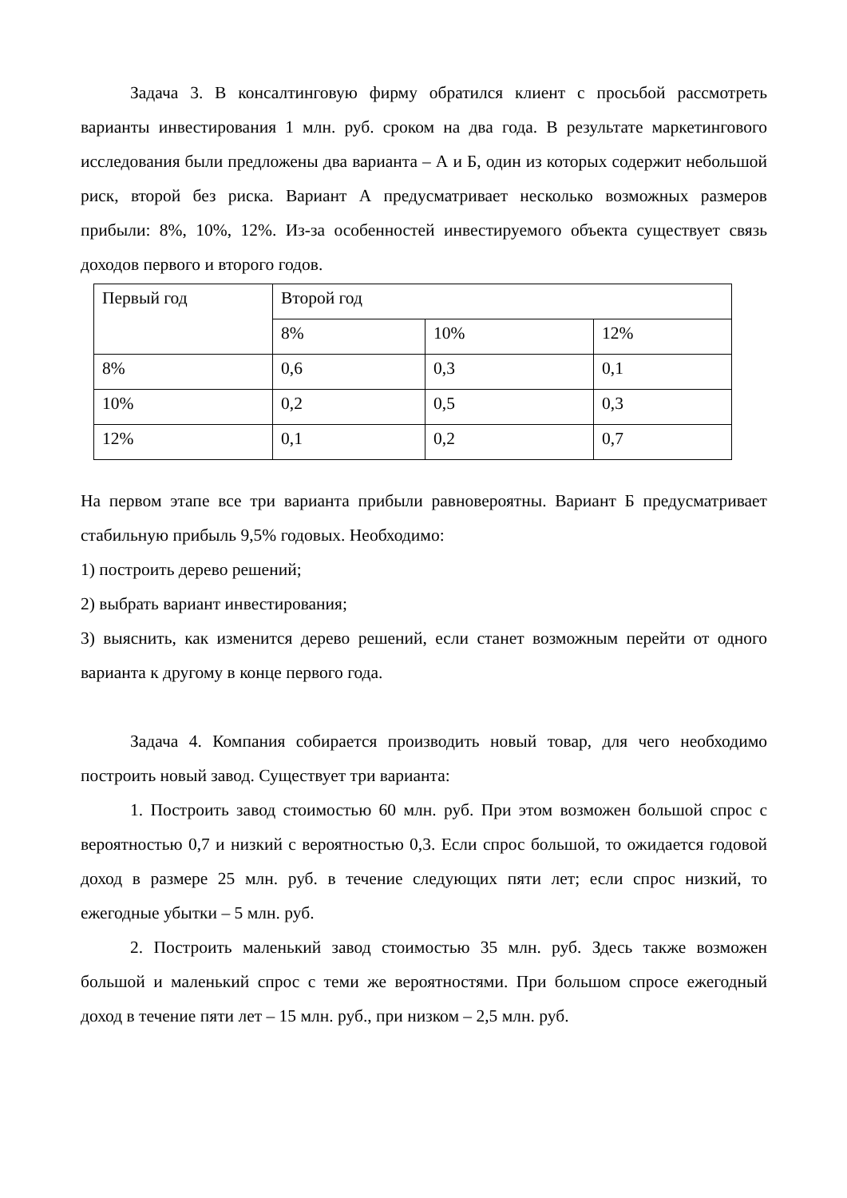Задача 3. В консалтинговую фирму обратился клиент с просьбой рассмотреть варианты инвестирования 1 млн. руб. сроком на два года. В результате маркетингового исследования были предложены два варианта – А и Б, один из которых содержит небольшой риск, второй без риска. Вариант А предусматривает несколько возможных размеров прибыли: 8%, 10%, 12%. Из-за особенностей инвестируемого объекта существует связь доходов первого и второго годов.
| Первый год | Второй год | | |
| | 8% | 10% | 12% |
| 8% | 0,6 | 0,3 | 0,1 |
| 10% | 0,2 | 0,5 | 0,3 |
| 12% | 0,1 | 0,2 | 0,7 |
На первом этапе все три варианта прибыли равновероятны. Вариант Б предусматривает стабильную прибыль 9,5% годовых. Необходимо:
1) построить дерево решений;
2) выбрать вариант инвестирования;
3) выяснить, как изменится дерево решений, если станет возможным перейти от одного варианта к другому в конце первого года.
Задача 4. Компания собирается производить новый товар, для чего необходимо построить новый завод. Существует три варианта:
1. Построить завод стоимостью 60 млн. руб. При этом возможен большой спрос с вероятностью 0,7 и низкий с вероятностью 0,3. Если спрос большой, то ожидается годовой доход в размере 25 млн. руб. в течение следующих пяти лет; если спрос низкий, то ежегодные убытки – 5 млн. руб.
2. Построить маленький завод стоимостью 35 млн. руб. Здесь также возможен большой и маленький спрос с теми же вероятностями. При большом спросе ежегодный доход в течение пяти лет – 15 млн. руб., при низком – 2,5 млн. руб.